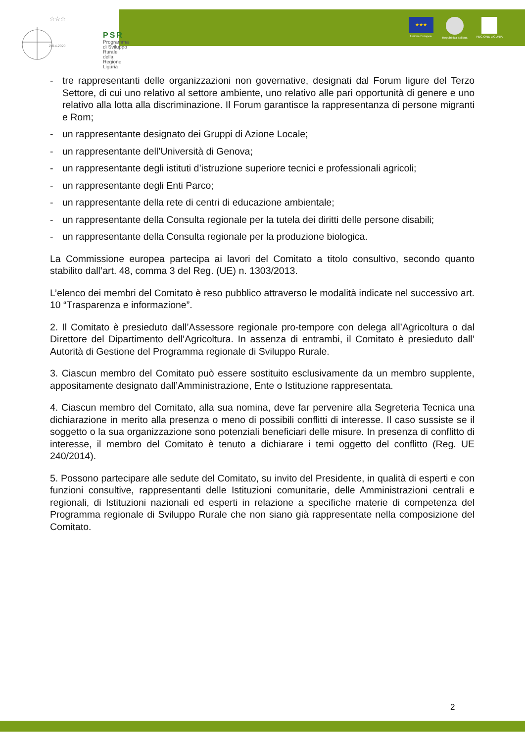☆☆☆
2014-2020
PSR
Programma
di Sviluppo
Rurale della
Regione Liguria
★★★
Unione Europea
Repubblica Italiana REGIONE LIGURIA
- tre rappresentanti delle organizzazioni non governative, designati dal Forum ligure del Terzo Settore, di cui uno relativo al settore ambiente, uno relativo alle pari opportunità di genere e uno relativo alla lotta alla discriminazione. Il Forum garantisce la rappresentanza di persone migranti e Rom;
- un rappresentante designato dei Gruppi di Azione Locale;
- un rappresentante dell’Università di Genova;
- un rappresentante degli istituti d’istruzione superiore tecnici e professionali agricoli;
- un rappresentante degli Enti Parco;
- un rappresentante della rete di centri di educazione ambientale;
- un rappresentante della Consulta regionale per la tutela dei diritti delle persone disabili;
- un rappresentante della Consulta regionale per la produzione biologica.
La Commissione europea partecipa ai lavori del Comitato a titolo consultivo, secondo quanto stabilito dall’art. 48, comma 3 del Reg. (UE) n. 1303/2013.
L’elenco dei membri del Comitato è reso pubblico attraverso le modalità indicate nel successivo art. 10 “Trasparenza e informazione”.
2. Il Comitato è presieduto dall’Assessore regionale pro-tempore con delega all’Agricoltura o dal Direttore del Dipartimento dell’Agricoltura. In assenza di entrambi, il Comitato è presieduto dall’ Autorità di Gestione del Programma regionale di Sviluppo Rurale.
3. Ciascun membro del Comitato può essere sostituito esclusivamente da un membro supplente, appositamente designato dall’Amministrazione, Ente o Istituzione rappresentata.
4. Ciascun membro del Comitato, alla sua nomina, deve far pervenire alla Segreteria Tecnica una dichiarazione in merito alla presenza o meno di possibili conflitti di interesse. Il caso sussiste se il soggetto o la sua organizzazione sono potenziali beneficiari delle misure. In presenza di conflitto di interesse, il membro del Comitato è tenuto a dichiarare i temi oggetto del conflitto (Reg. UE 240/2014).
5. Possono partecipare alle sedute del Comitato, su invito del Presidente, in qualità di esperti e con funzioni consultive, rappresentanti delle Istituzioni comunitarie, delle Amministrazioni centrali e regionali, di Istituzioni nazionali ed esperti in relazione a specifiche materie di competenza del Programma regionale di Sviluppo Rurale che non siano già rappresentate nella composizione del Comitato.
2